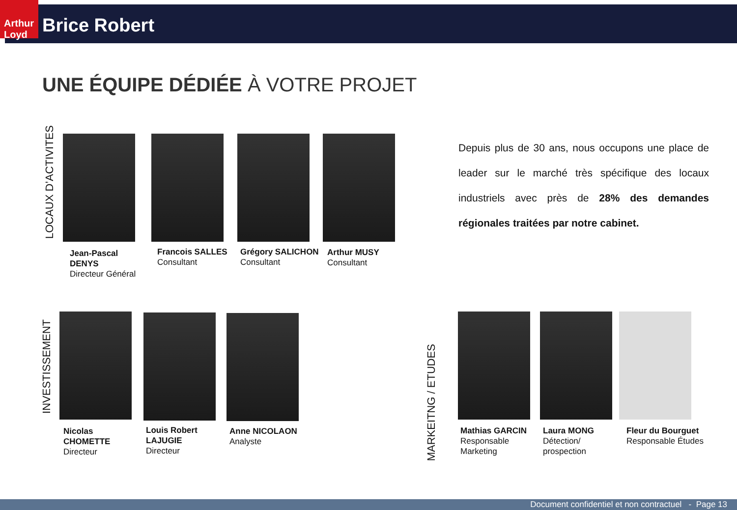Arthur Loyd
Brice Robert
UNE ÉQUIPE DÉDIÉE À VOTRE PROJET
LOCAUX D’ACTIVITES
Jean-Pascal DENYS
Directeur Général
Francois SALLES
Consultant
Grégory SALICHON
Consultant
Arthur MUSY
Consultant
Depuis plus de 30 ans, nous occupons une place de leader sur le marché très spécifique des locaux industriels avec près de 28% des demandes régionales traitées par notre cabinet.
INVESTISSEMENT
Nicolas CHOMETTE
Directeur
Louis Robert LAJUGIE
Directeur
Anne NICOLAON
Analyste
MARKEITNG / ETUDES
Mathias GARCIN
Responsable Marketing
Laura MONG
Détection/ prospection
Fleur du Bourguet
Responsable Études
Document confidentiel et non contractuel - Page 13